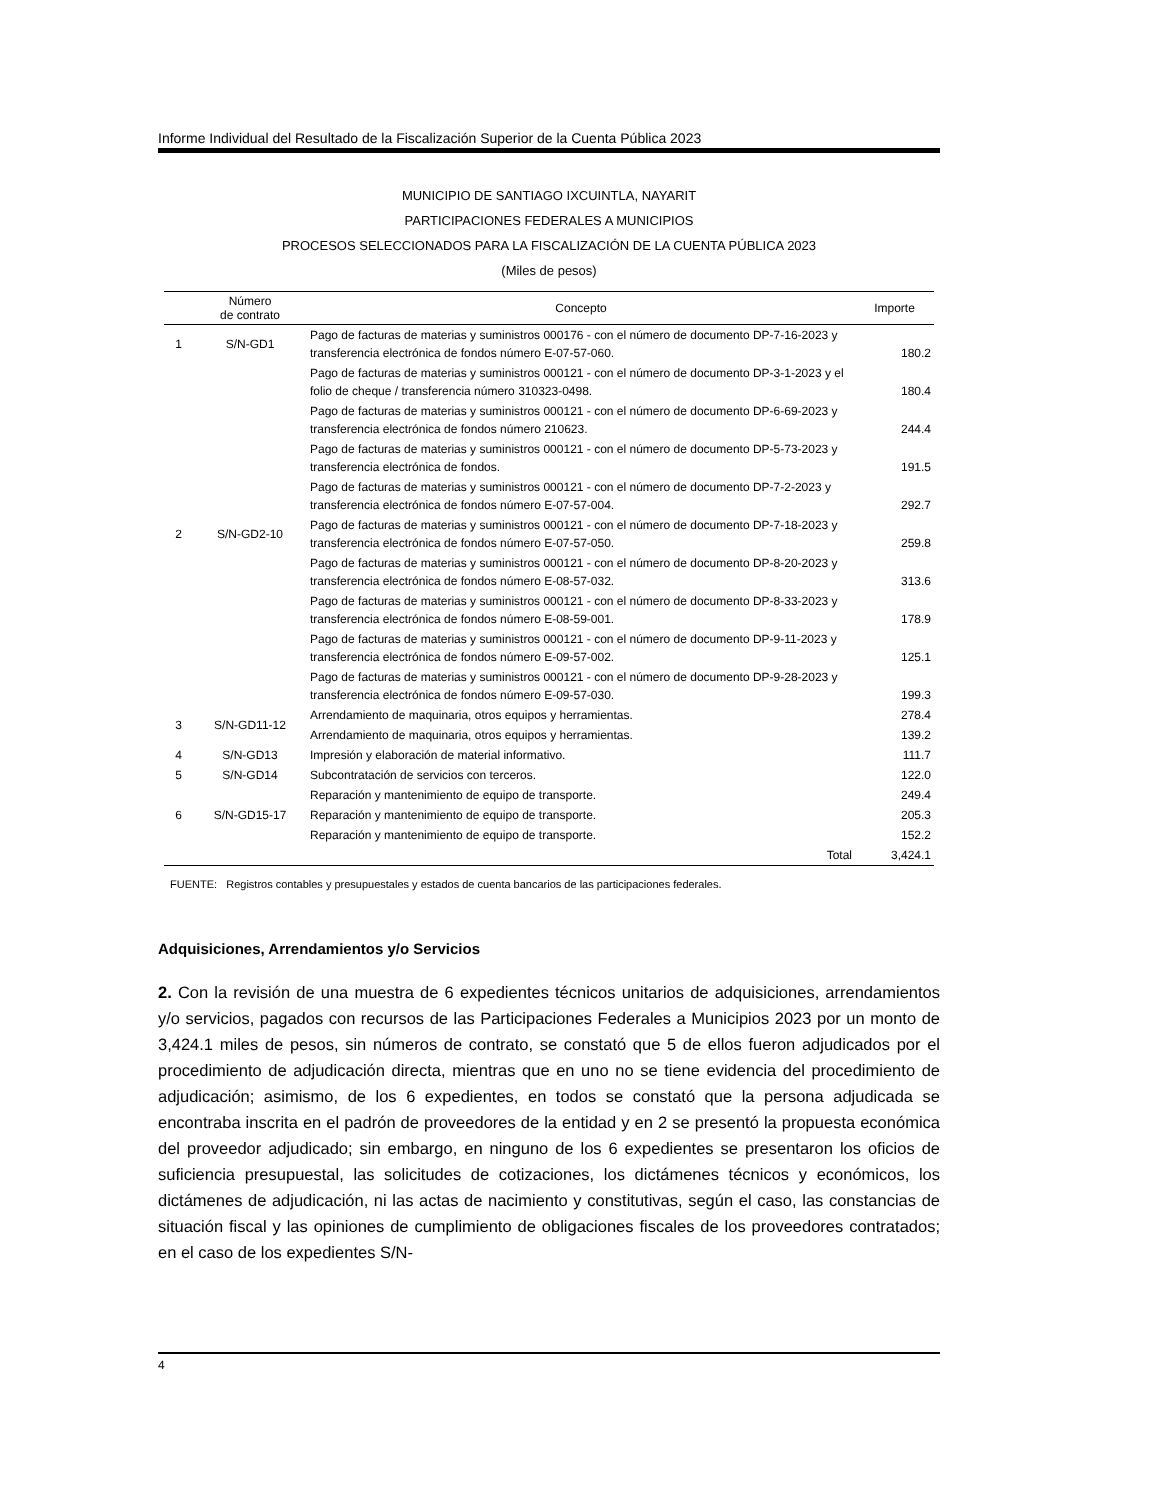Informe Individual del Resultado de la Fiscalización Superior de la Cuenta Pública 2023
MUNICIPIO DE SANTIAGO IXCUINTLA, NAYARIT
PARTICIPACIONES FEDERALES A MUNICIPIOS
PROCESOS SELECCIONADOS PARA LA FISCALIZACIÓN DE LA CUENTA PÚBLICA 2023
(Miles de pesos)
| | Número de contrato | Concepto | Importe |
| --- | --- | --- | --- |
| 1 | S/N-GD1 | Pago de facturas de materias y suministros 000176 - con el número de documento DP-7-16-2023 y transferencia electrónica de fondos número E-07-57-060. | 180.2 |
| 2 | S/N-GD2-10 | Pago de facturas de materias y suministros 000121 - con el número de documento DP-3-1-2023 y el folio de cheque / transferencia número 310323-0498. | 180.4 |
| | | Pago de facturas de materias y suministros 000121 - con el número de documento DP-6-69-2023 y transferencia electrónica de fondos número 210623. | 244.4 |
| | | Pago de facturas de materias y suministros 000121 - con el número de documento DP-5-73-2023 y transferencia electrónica de fondos. | 191.5 |
| | | Pago de facturas de materias y suministros 000121 - con el número de documento DP-7-2-2023 y transferencia electrónica de fondos número E-07-57-004. | 292.7 |
| | | Pago de facturas de materias y suministros 000121 - con el número de documento DP-7-18-2023 y transferencia electrónica de fondos número E-07-57-050. | 259.8 |
| | | Pago de facturas de materias y suministros 000121 - con el número de documento DP-8-20-2023 y transferencia electrónica de fondos número E-08-57-032. | 313.6 |
| | | Pago de facturas de materias y suministros 000121 - con el número de documento DP-8-33-2023 y transferencia electrónica de fondos número E-08-59-001. | 178.9 |
| | | Pago de facturas de materias y suministros 000121 - con el número de documento DP-9-11-2023 y transferencia electrónica de fondos número E-09-57-002. | 125.1 |
| | | Pago de facturas de materias y suministros 000121 - con el número de documento DP-9-28-2023 y transferencia electrónica de fondos número E-09-57-030. | 199.3 |
| 3 | S/N-GD11-12 | Arrendamiento de maquinaria, otros equipos y herramientas. | 278.4 |
| | | Arrendamiento de maquinaria, otros equipos y herramientas. | 139.2 |
| 4 | S/N-GD13 | Impresión y elaboración de material informativo. | 111.7 |
| 5 | S/N-GD14 | Subcontratación de servicios con terceros. | 122.0 |
| 6 | S/N-GD15-17 | Reparación y mantenimiento de equipo de transporte. | 249.4 |
| | | Reparación y mantenimiento de equipo de transporte. | 205.3 |
| | | Reparación y mantenimiento de equipo de transporte. | 152.2 |
| | | Total | 3,424.1 |
FUENTE: Registros contables y presupuestales y estados de cuenta bancarios de las participaciones federales.
Adquisiciones, Arrendamientos y/o Servicios
2. Con la revisión de una muestra de 6 expedientes técnicos unitarios de adquisiciones, arrendamientos y/o servicios, pagados con recursos de las Participaciones Federales a Municipios 2023 por un monto de 3,424.1 miles de pesos, sin números de contrato, se constató que 5 de ellos fueron adjudicados por el procedimiento de adjudicación directa, mientras que en uno no se tiene evidencia del procedimiento de adjudicación; asimismo, de los 6 expedientes, en todos se constató que la persona adjudicada se encontraba inscrita en el padrón de proveedores de la entidad y en 2 se presentó la propuesta económica del proveedor adjudicado; sin embargo, en ninguno de los 6 expedientes se presentaron los oficios de suficiencia presupuestal, las solicitudes de cotizaciones, los dictámenes técnicos y económicos, los dictámenes de adjudicación, ni las actas de nacimiento y constitutivas, según el caso, las constancias de situación fiscal y las opiniones de cumplimiento de obligaciones fiscales de los proveedores contratados; en el caso de los expedientes S/N-
4